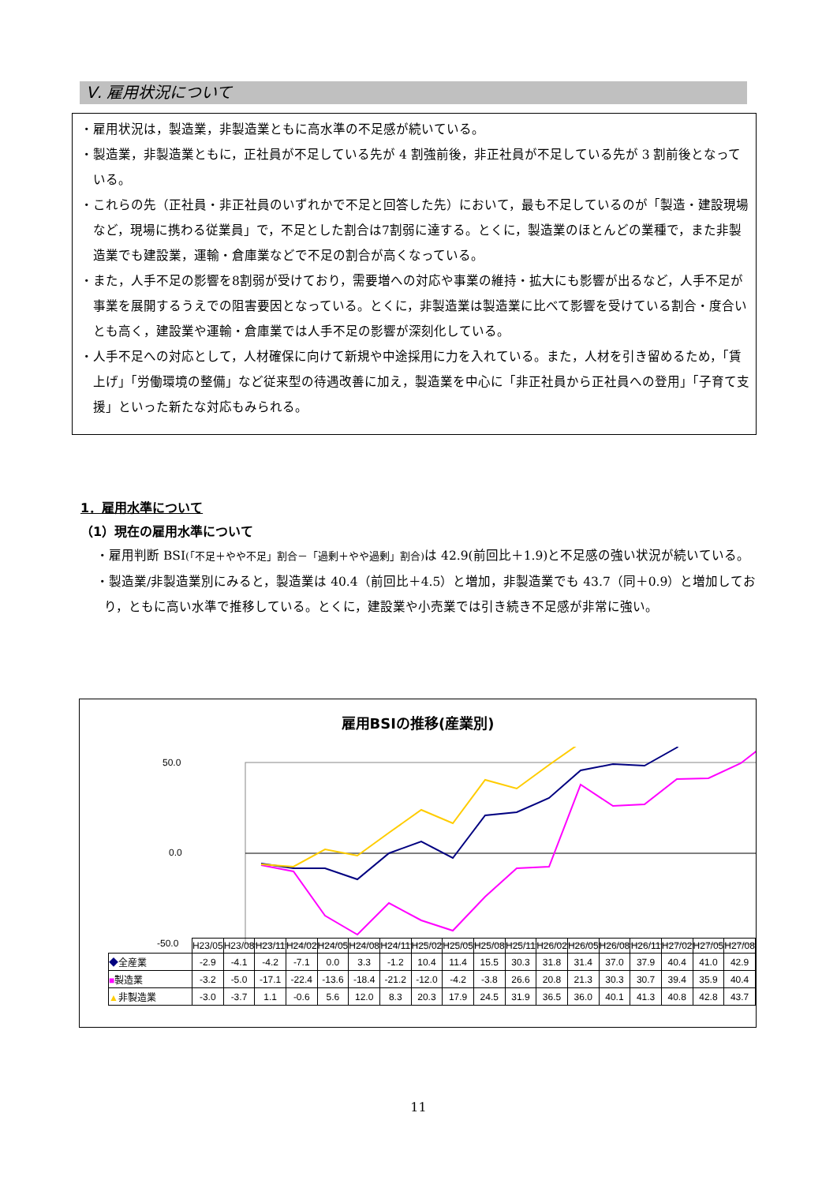Ⅴ. 雇用状況について
・雇用状況は，製造業，非製造業ともに高水準の不足感が続いている。
・製造業，非製造業ともに，正社員が不足している先が 4 割強前後，非正社員が不足している先が 3 割前後となっている。
・これらの先（正社員・非正社員のいずれかで不足と回答した先）において，最も不足しているのが「製造・建設現場など，現場に携わる従業員」で，不足とした割合は7割弱に達する。とくに，製造業のほとんどの業種で，また非製造業でも建設業，運輸・倉庫業などで不足の割合が高くなっている。
・また，人手不足の影響を8割弱が受けており，需要増への対応や事業の維持・拡大にも影響が出るなど，人手不足が事業を展開するうえでの阻害要因となっている。とくに，非製造業は製造業に比べて影響を受けている割合・度合いとも高く，建設業や運輸・倉庫業では人手不足の影響が深刻化している。
・人手不足への対応として，人材確保に向けて新規や中途採用に力を入れている。また，人材を引き留めるため，「賃上げ」「労働環境の整備」など従来型の待遇改善に加え，製造業を中心に「非正社員から正社員への登用」「子育て支援」といった新たな対応もみられる。
1．雇用水準について
（1）現在の雇用水準について
・雇用判断 BSI(「不足＋やや不足」割合－「過剰＋やや過剰」割合) は 42.9(前回比＋1.9)と不足感の強い状況が続いている。
・製造業/非製造業別にみると，製造業は 40.4（前回比＋4.5）と増加，非製造業でも 43.7（同＋0.9）と増加しており，ともに高い水準で推移している。とくに，建設業や小売業では引き続き不足感が非常に強い。
雇用BSIの推移(産業別)
50.0
0.0
-50.0
| | H23/05 | H23/08 | H23/11 | H24/02 | H24/05 | H24/08 | H24/11 | H25/02 | H25/05 | H25/08 | H25/11 | H26/02 | H26/05 | H26/08 | H26/11 | H27/02 | H27/05 | H27/08 |
| --- | --- | --- | --- | --- | --- | --- | --- | --- | --- | --- | --- | --- | --- | --- | --- | --- | --- | --- |
| ◆ 全産業 | -2.9 | -4.1 | -4.2 | -7.1 | 0.0 | 3.3 | -1.2 | 10.4 | 11.4 | 15.5 | 30.3 | 31.8 | 31.4 | 37.0 | 37.9 | 40.4 | 41.0 | 42.9 |
| ■ 製造業 | -3.2 | -5.0 | -17.1 | -22.4 | -13.6 | -18.4 | -21.2 | -12.0 | -4.2 | -3.8 | 26.6 | 20.8 | 21.3 | 30.3 | 30.7 | 39.4 | 35.9 | 40.4 |
| ▲ 非製造業 | -3.0 | -3.7 | 1.1 | -0.6 | 5.6 | 12.0 | 8.3 | 20.3 | 17.9 | 24.5 | 31.9 | 36.5 | 36.0 | 40.1 | 41.3 | 40.8 | 42.8 | 43.7 |
11